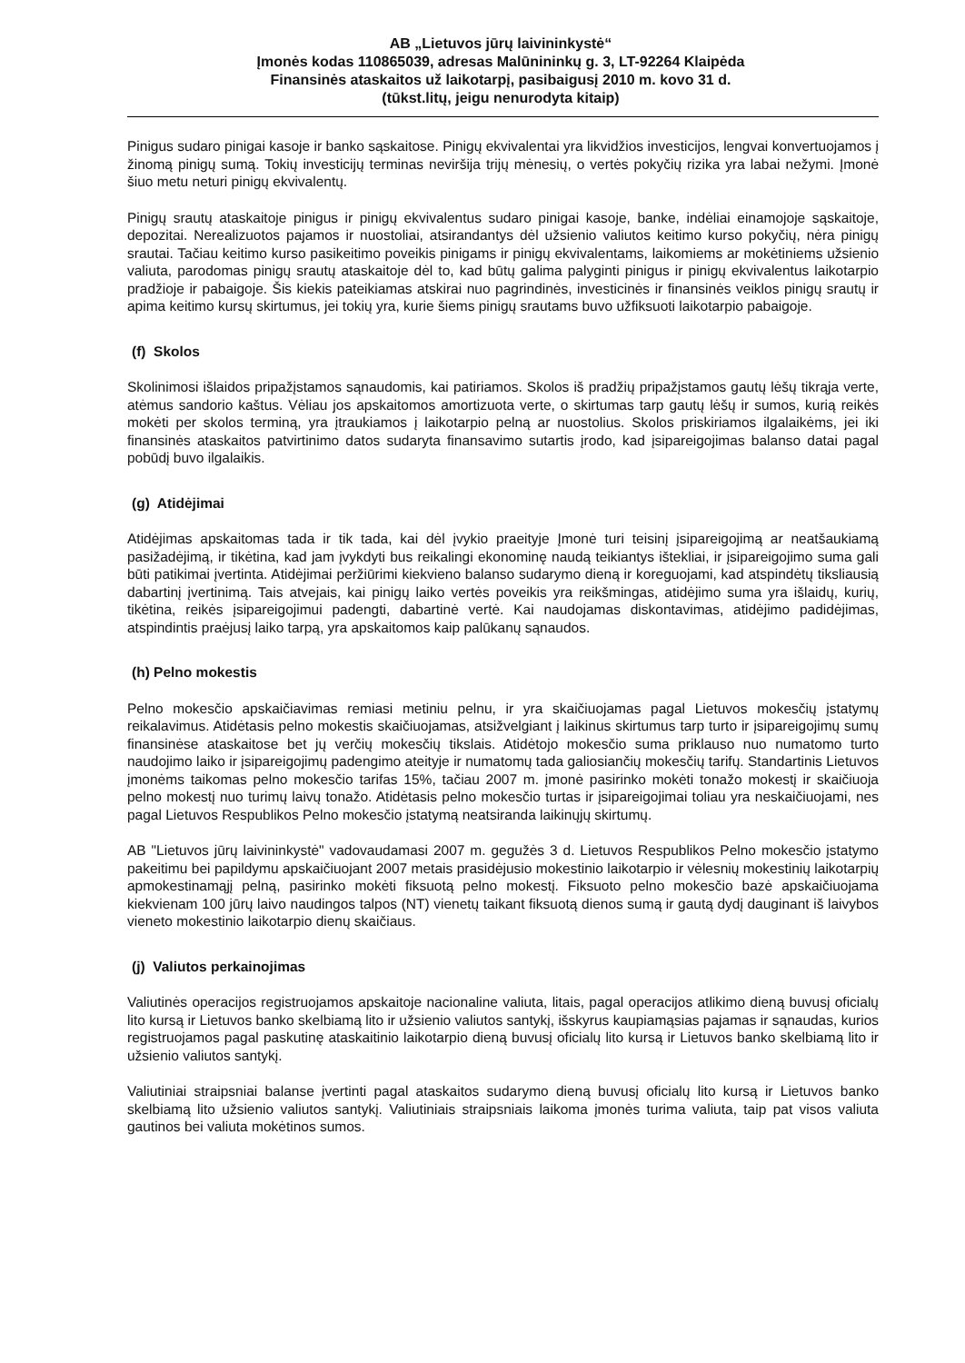AB „Lietuvos jūrų laivininkystė“
Įmonės kodas 110865039, adresas Malūnininkų g. 3, LT-92264 Klaipėda
Finansinės ataskaitos už laikotarpį, pasibaigusį 2010 m. kovo 31 d.
(tūkst.litų, jeigu nenurodyta kitaip)
Pinigus sudaro pinigai kasoje ir banko sąskaitose. Pinigų ekvivalentai yra likvidžios investicijos, lengvai konvertuojamos į žinomą pinigų sumą. Tokių investicijų terminas neviršija trijų mėnesių, o vertės pokyčių rizika yra labai nežymi. Įmonė šiuo metu neturi pinigų ekvivalentų.
Pinigų srautų ataskaitoje pinigus ir pinigų ekvivalentus sudaro pinigai kasoje, banke, indėliai einamojoje sąskaitoje, depozitai. Nerealizuotos pajamos ir nuostoliai, atsirandantys dėl užsienio valiutos keitimo kurso pokyčių, nėra pinigų srautai. Tačiau keitimo kurso pasikeitimo poveikis pinigams ir pinigų ekvivalentams, laikomiems ar mokėtiniems užsienio valiuta, parodomas pinigų srautų ataskaitoje dėl to, kad būtų galima palyginti pinigus ir pinigų ekvivalentus laikotarpio pradžioje ir pabaigoje. Šis kiekis pateikiamas atskirai nuo pagrindinės, investicinės ir finansinės veiklos pinigų srautų ir apima keitimo kursų skirtumus, jei tokių yra, kurie šiems pinigų srautams buvo užfiksuoti laikotarpio pabaigoje.
(f) Skolos
Skolinimosi išlaidos pripažįstamos sąnaudomis, kai patiriamos. Skolos iš pradžių pripažįstamos gautų lėšų tikrąja verte, atėmus sandorio kaštus. Vėliau jos apskaitomos amortizuota verte, o skirtumas tarp gautų lėšų ir sumos, kurią reikės mokėti per skolos terminą, yra įtraukiamos į laikotarpio pelną ar nuostolius. Skolos priskiriamos ilgalaikėms, jei iki finansinės ataskaitos patvirtinimo datos sudaryta finansavimo sutartis įrodo, kad įsipareigojimas balanso datai pagal pobūdį buvo ilgalaikis.
(g) Atidėjimai
Atidėjimas apskaitomas tada ir tik tada, kai dėl įvykio praeityje Įmonė turi teisinį įsipareigojimą ar neatšaukiamą pasižadėjimą, ir tikėtina, kad jam įvykdyti bus reikalingi ekonominę naudą teikiantys ištekliai, ir įsipareigojimo suma gali būti patikimai įvertinta. Atidėjimai peržiūrimi kiekvieno balanso sudarymo dieną ir koreguojami, kad atspindėtų tiksliausią dabartinį įvertinimą. Tais atvejais, kai pinigų laiko vertės poveikis yra reikšmingas, atidėjimo suma yra išlaidų, kurių, tikėtina, reikės įsipareigojimui padengti, dabartinė vertė. Kai naudojamas diskontavimas, atidėjimo padidėjimas, atspindintis praėjusį laiko tarpą, yra apskaitomos kaip palūkanų sąnaudos.
(h) Pelno mokestis
Pelno mokesčio apskaičiavimas remiasi metiniu pelnu, ir yra skaičiuojamas pagal Lietuvos mokesčių įstatymų reikalavimus. Atidėtasis pelno mokestis skaičiuojamas, atsižvelgiant į laikinus skirtumus tarp turto ir įsipareigojimų sumų finansinėse ataskaitose bet jų verčių mokesčių tikslais. Atidėtojo mokesčio suma priklauso nuo numatomo turto naudojimo laiko ir įsipareigojimų padengimo ateityje ir numatomų tada galiosiančių mokesčių tarifų. Standartinis Lietuvos įmonėms taikomas pelno mokesčio tarifas 15%, tačiau 2007 m. įmonė pasirinko mokėti tonažo mokestį ir skaičiuoja pelno mokestį nuo turimų laivų tonažo. Atidėtasis pelno mokesčio turtas ir įsipareigojimai toliau yra neskaičiuojami, nes pagal Lietuvos Respublikos Pelno mokesčio įstatymą neatsiranda laikinųjų skirtumų.
AB "Lietuvos jūrų laivininkystė" vadovaudamasi 2007 m. gegužės 3 d. Lietuvos Respublikos Pelno mokesčio įstatymo pakeitimu bei papildymu apskaičiuojant 2007 metais prasidėjusio mokestinio laikotarpio ir vėlesnių mokestinių laikotarpių apmokestinamąjį pelną, pasirinko mokėti fiksuotą pelno mokestį. Fiksuoto pelno mokesčio bazė apskaičiuojama kiekvienam 100 jūrų laivo naudingos talpos (NT) vienetų taikant fiksuotą dienos sumą ir gautą dydį dauginant iš laivybos vieneto mokestinio laikotarpio dienų skaičiaus.
(j) Valiutos perkainojimas
Valiutinės operacijos registruojamos apskaitoje nacionaline valiuta, litais, pagal operacijos atlikimo dieną buvusį oficialų lito kursą ir Lietuvos banko skelbiamą lito ir užsienio valiutos santykį, išskyrus kaupiamąsias pajamas ir sąnaudas, kurios registruojamos pagal paskutinę ataskaitinio laikotarpio dieną buvusį oficialų lito kursą ir Lietuvos banko skelbiamą lito ir užsienio valiutos santykį.
Valiutiniai straipsniai balanse įvertinti pagal ataskaitos sudarymo dieną buvusį oficialų lito kursą ir Lietuvos banko skelbiamą lito užsienio valiutos santykį. Valiutiniais straipsniais laikoma įmonės turima valiuta, taip pat visos valiuta gautinos bei valiuta mokėtinos sumos.